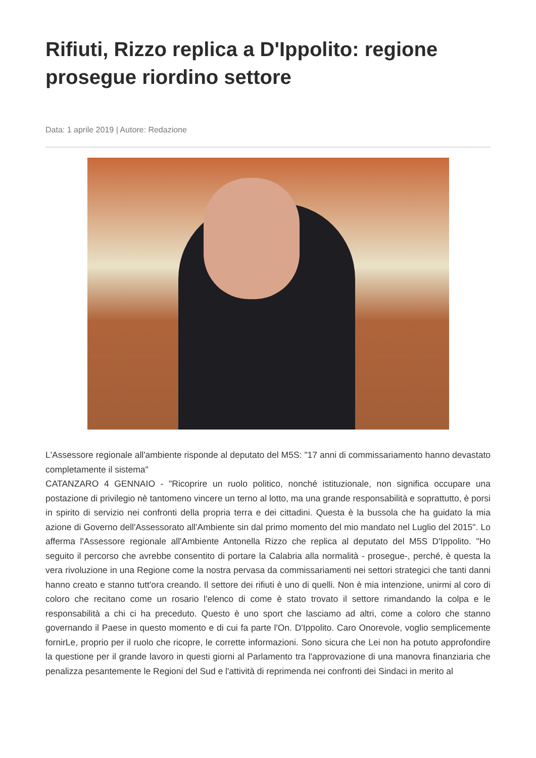Rifiuti, Rizzo replica a D'Ippolito: regione prosegue riordino settore
Data: 1 aprile 2019 | Autore: Redazione
L'Assessore regionale all'ambiente risponde al deputato del M5S: "17 anni di commissariamento hanno devastato completamente il sistema"
CATANZARO 4 GENNAIO - "Ricoprire un ruolo politico, nonché istituzionale, non significa occupare una postazione di privilegio nè tantomeno vincere un terno al lotto, ma una grande responsabilità e soprattutto, è porsi in spirito di servizio nei confronti della propria terra e dei cittadini. Questa è la bussola che ha guidato la mia azione di Governo dell'Assessorato all'Ambiente sin dal primo momento del mio mandato nel Luglio del 2015". Lo afferma l'Assessore regionale all'Ambiente Antonella Rizzo che replica al deputato del M5S D'Ippolito. "Ho seguito il percorso che avrebbe consentito di portare la Calabria alla normalità - prosegue-, perché, è questa la vera rivoluzione in una Regione come la nostra pervasa da commissariamenti nei settori strategici che tanti danni hanno creato e stanno tutt'ora creando. Il settore dei rifiuti è uno di quelli. Non è mia intenzione, unirmi al coro di coloro che recitano come un rosario l'elenco di come è stato trovato il settore rimandando la colpa e le responsabilità a chi ci ha preceduto. Questo è uno sport che lasciamo ad altri, come a coloro che stanno governando il Paese in questo momento e di cui fa parte l'On. D'Ippolito. Caro Onorevole, voglio semplicemente fornirLe, proprio per il ruolo che ricopre, le corrette informazioni. Sono sicura che Lei non ha potuto approfondire la questione per il grande lavoro in questi giorni al Parlamento tra l'approvazione di una manovra finanziaria che penalizza pesantemente le Regioni del Sud e l'attività di reprimenda nei confronti dei Sindaci in merito al